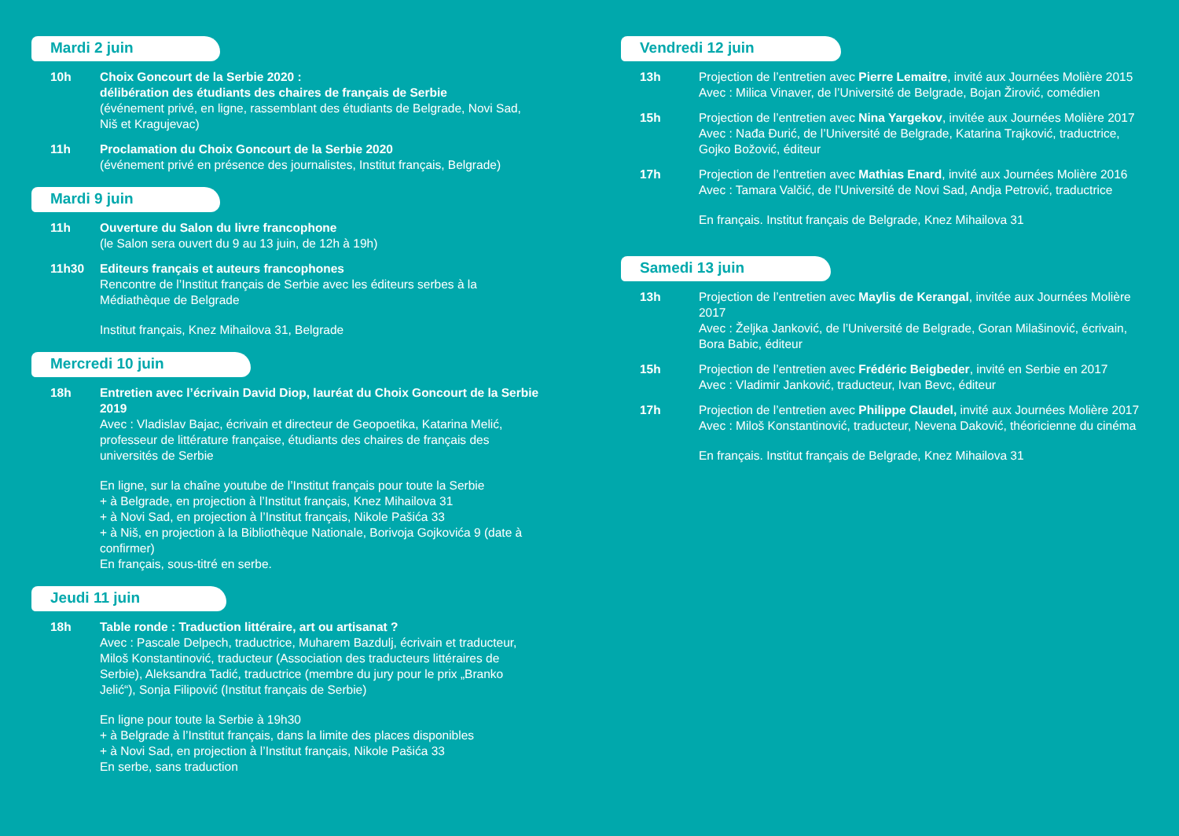Mardi 2 juin
10h Choix Goncourt de la Serbie 2020 :
délibération des étudiants des chaires de français de Serbie
(événement privé, en ligne, rassemblant des étudiants de Belgrade, Novi Sad, Niš et Kragujevac)
11h Proclamation du Choix Goncourt de la Serbie 2020
(événement privé en présence des journalistes, Institut français, Belgrade)
Mardi 9 juin
11h Ouverture du Salon du livre francophone
(le Salon sera ouvert du 9 au 13 juin, de 12h à 19h)
11h30 Editeurs français et auteurs francophones
Rencontre de l’Institut français de Serbie avec les éditeurs serbes à la Médiathèque de Belgrade
Institut français, Knez Mihailova 31, Belgrade
Mercredi 10 juin
18h Entretien avec l’écrivain David Diop, lauréat du Choix Goncourt de la Serbie 2019
Avec : Vladislav Bajac, écrivain et directeur de Geopoetika, Katarina Melić, professeur de littérature française, étudiants des chaires de français des universités de Serbie
En ligne, sur la chaîne youtube de l’Institut français pour toute la Serbie
+ à Belgrade, en projection à l’Institut français, Knez Mihailova 31
+ à Novi Sad, en projection à l’Institut français, Nikole Pašića 33
+ à Niš, en projection à la Bibliothèque Nationale, Borivoja Gojkovića 9 (date à confirmer)
En français, sous-titré en serbe.
Jeudi 11 juin
18h Table ronde : Traduction littéraire, art ou artisanat ?
Avec : Pascale Delpech, traductrice, Muharem Bazdulj, écrivain et traducteur, Miloš Konstantinović, traducteur (Association des traducteurs littéraires de Serbie), Aleksandra Tadić, traductrice (membre du jury pour le prix „Branko Jelić“), Sonja Filipović (Institut français de Serbie)
En ligne pour toute la Serbie à 19h30
+ à Belgrade à l’Institut français, dans la limite des places disponibles
+ à Novi Sad, en projection à l’Institut français, Nikole Pašića 33
En serbe, sans traduction
Vendredi 12 juin
13h Projection de l’entretien avec Pierre Lemaitre, invité aux Journées Molière 2015
Avec : Milica Vinaver, de l’Université de Belgrade, Bojan Žirović, comédien
15h Projection de l’entretien avec Nina Yargekov, invitée aux Journées Molière 2017
Avec : Nađa Đurić, de l’Université de Belgrade, Katarina Trajković, traductrice, Gojko Božović, éditeur
17h Projection de l’entretien avec Mathias Enard, invité aux Journées Molière 2016
Avec : Tamara Valčić, de l’Université de Novi Sad, Andja Petrović, traductrice
En français. Institut français de Belgrade, Knez Mihailova 31
Samedi 13 juin
13h Projection de l’entretien avec Maylis de Kerangal, invitée aux Journées Molière 2017
Avec : Željka Janković, de l’Université de Belgrade, Goran Milašinović, écrivain, Bora Babic, éditeur
15h Projection de l’entretien avec Frédéric Beigbeder, invité en Serbie en 2017
Avec : Vladimir Janković, traducteur, Ivan Bevc, éditeur
17h Projection de l’entretien avec Philippe Claudel, invité aux Journées Molière 2017
Avec : Miloš Konstantinović, traducteur, Nevena Daković, théoricienne du cinéma
En français. Institut français de Belgrade, Knez Mihailova 31